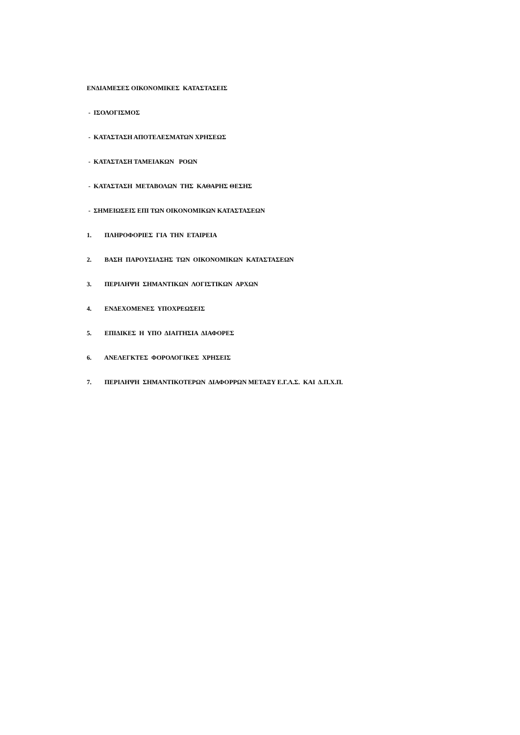ΕΝΔΙΑΜΕΣΕΣ ΟΙΚΟΝΟΜΙΚΕΣ ΚΑΤΑΣΤΑΣΕΙΣ
- ΙΣΟΛΟΓΙΣΜΟΣ
- ΚΑΤΑΣΤΑΣΗ ΑΠΟΤΕΛΕΣΜΑΤΩΝ ΧΡΗΣΕΩΣ
- ΚΑΤΑΣΤΑΣΗ ΤΑΜΕΙΑΚΩΝ ΡΟΩΝ
- ΚΑΤΑΣΤΑΣΗ ΜΕΤΑΒΟΛΩΝ ΤΗΣ ΚΑΘΑΡΗΣ ΘΕΣΗΣ
- ΣΗΜΕΙΩΣΕΙΣ ΕΠΙ ΤΩΝ ΟΙΚΟΝΟΜΙΚΩΝ ΚΑΤΑΣΤΑΣΕΩΝ
1. ΠΛΗΡΟΦΟΡΙΕΣ ΓΙΑ ΤΗΝ ΕΤΑΙΡΕΙΑ
2. ΒΑΣΗ ΠΑΡΟΥΣΙΑΣΗΣ ΤΩΝ ΟΙΚΟΝΟΜΙΚΩΝ ΚΑΤΑΣΤΑΣΕΩΝ
3. ΠΕΡΙΛΗΨΗ ΣΗΜΑΝΤΙΚΩΝ ΛΟΓΙΣΤΙΚΩΝ ΑΡΧΩΝ
4. ΕΝΔΕΧΟΜΕΝΕΣ ΥΠΟΧΡΕΩΣΕΙΣ
5. ΕΠΙΔΙΚΕΣ Η ΥΠΟ ΔΙΑΙΤΗΣΙΑ ΔΙΑΦΟΡΕΣ
6. ΑΝΕΛΕΓΚΤΕΣ ΦΟΡΟΛΟΓΙΚΕΣ ΧΡΗΣΕΙΣ
7. ΠΕΡΙΛΗΨΗ ΣΗΜΑΝΤΙΚΟΤΕΡΩΝ ΔΙΑΦΟΡΡΩΝ ΜΕΤΑΞΥ Ε.Γ.Λ.Σ. ΚΑΙ Δ.Π.Χ.Π.